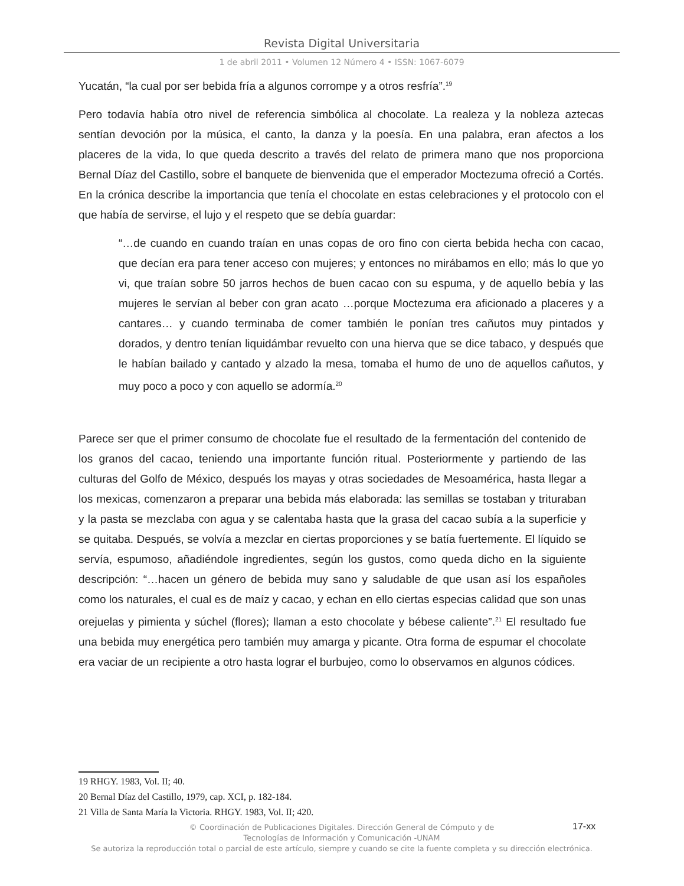Revista Digital Universitaria
1 de abril 2011 • Volumen 12 Número 4 • ISSN: 1067-6079
Yucatán, “la cual por ser bebida fría a algunos corrompe y a otros resfría”.<sup>19</sup>
Pero todavía había otro nivel de referencia simbólica al chocolate. La realeza y la nobleza aztecas sentían devoción por la música, el canto, la danza y la poesía. En una palabra, eran afectos a los placeres de la vida, lo que queda descrito a través del relato de primera mano que nos proporciona Bernal Díaz del Castillo, sobre el banquete de bienvenida que el emperador Moctezuma ofreció a Cortés. En la crónica describe la importancia que tenía el chocolate en estas celebraciones y el protocolo con el que había de servirse, el lujo y el respeto que se debía guardar:
“…de cuando en cuando traían en unas copas de oro fino con cierta bebida hecha con cacao, que decían era para tener acceso con mujeres; y entonces no mirábamos en ello; más lo que yo vi, que traían sobre 50 jarros hechos de buen cacao con su espuma, y de aquello bebía y las mujeres le servían al beber con gran acato …porque Moctezuma era aficionado a placeres y a cantares… y cuando terminaba de comer también le ponían tres cañutos muy pintados y dorados, y dentro tenían liquidámbar revuelto con una hierva que se dice tabaco, y después que le habían bailado y cantado y alzado la mesa, tomaba el humo de uno de aquellos cañutos, y muy poco a poco y con aquello se adormía.<sup>20</sup>
Parece ser que el primer consumo de chocolate fue el resultado de la fermentación del contenido de los granos del cacao, teniendo una importante función ritual. Posteriormente y partiendo de las culturas del Golfo de México, después los mayas y otras sociedades de Mesoamérica, hasta llegar a los mexicas, comenzaron a preparar una bebida más elaborada: las semillas se tostaban y trituraban y la pasta se mezclaba con agua y se calentaba hasta que la grasa del cacao subía a la superficie y se quitaba. Después, se volvía a mezclar en ciertas proporciones y se batía fuertemente. El líquido se servía, espumoso, añadiéndole ingredientes, según los gustos, como queda dicho en la siguiente descripción: “…hacen un género de bebida muy sano y saludable de que usan así los españoles como los naturales, el cual es de maíz y cacao, y echan en ello ciertas especias calidad que son unas orejuelas y pimienta y súchel (flores); llaman a esto chocolate y bébese caliente”.<sup>21</sup> El resultado fue una bebida muy energética pero también muy amarga y picante. Otra forma de espumar el chocolate era vaciar de un recipiente a otro hasta lograr el burbujeo, como lo observamos en algunos códices.
19 RHGY. 1983, Vol. II; 40.
20 Bernal Díaz del Castillo, 1979, cap. XCI, p. 182-184.
21 Villa de Santa María la Victoria. RHGY. 1983, Vol. II; 420.
© Coordinación de Publicaciones Digitales. Dirección General de Cómputo y de
Tecnologías de Información y Comunicación -UNAM
Se autoriza la reproducción total o parcial de este artículo, siempre y cuando se cite la fuente completa y su dirección electrónica.
17-xx